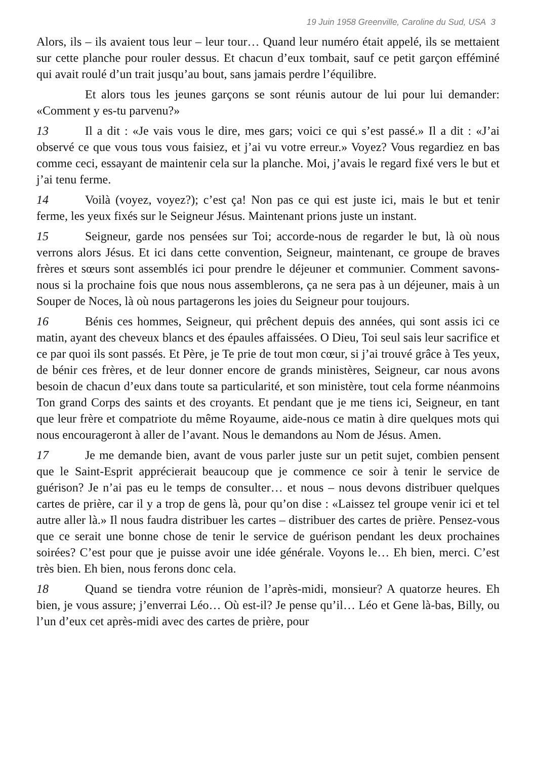19 Juin 1958 Greenville, Caroline du Sud, USA 3
Alors, ils – ils avaient tous leur – leur tour… Quand leur numéro était appelé, ils se mettaient sur cette planche pour rouler dessus. Et chacun d’eux tombait, sauf ce petit garçon efféminé qui avait roulé d’un trait jusqu’au bout, sans jamais perdre l’équilibre.
Et alors tous les jeunes garçons se sont réunis autour de lui pour lui demander: «Comment y es-tu parvenu?»
13 Il a dit : «Je vais vous le dire, mes gars; voici ce qui s’est passé.» Il a dit : «J’ai observé ce que vous tous vous faisiez, et j’ai vu votre erreur.» Voyez? Vous regardiez en bas comme ceci, essayant de maintenir cela sur la planche. Moi, j’avais le regard fixé vers le but et j’ai tenu ferme.
14 Voilà (voyez, voyez?); c’est ça! Non pas ce qui est juste ici, mais le but et tenir ferme, les yeux fixés sur le Seigneur Jésus. Maintenant prions juste un instant.
15 Seigneur, garde nos pensées sur Toi; accorde-nous de regarder le but, là où nous verrons alors Jésus. Et ici dans cette convention, Seigneur, maintenant, ce groupe de braves frères et sœurs sont assemblés ici pour prendre le déjeuner et communier. Comment savons-nous si la prochaine fois que nous nous assemblerons, ça ne sera pas à un déjeuner, mais à un Souper de Noces, là où nous partagerons les joies du Seigneur pour toujours.
16 Bénis ces hommes, Seigneur, qui prêchent depuis des années, qui sont assis ici ce matin, ayant des cheveux blancs et des épaules affaissées. O Dieu, Toi seul sais leur sacrifice et ce par quoi ils sont passés. Et Père, je Te prie de tout mon cœur, si j’ai trouvé grâce à Tes yeux, de bénir ces frères, et de leur donner encore de grands ministères, Seigneur, car nous avons besoin de chacun d’eux dans toute sa particularité, et son ministère, tout cela forme néanmoins Ton grand Corps des saints et des croyants. Et pendant que je me tiens ici, Seigneur, en tant que leur frère et compatriote du même Royaume, aide-nous ce matin à dire quelques mots qui nous encourageront à aller de l’avant. Nous le demandons au Nom de Jésus. Amen.
17 Je me demande bien, avant de vous parler juste sur un petit sujet, combien pensent que le Saint-Esprit apprécierait beaucoup que je commence ce soir à tenir le service de guérison? Je n’ai pas eu le temps de consulter… et nous – nous devons distribuer quelques cartes de prière, car il y a trop de gens là, pour qu’on dise : «Laissez tel groupe venir ici et tel autre aller là.» Il nous faudra distribuer les cartes – distribuer des cartes de prière. Pensez-vous que ce serait une bonne chose de tenir le service de guérison pendant les deux prochaines soirées? C’est pour que je puisse avoir une idée générale. Voyons le… Eh bien, merci. C’est très bien. Eh bien, nous ferons donc cela.
18 Quand se tiendra votre réunion de l’après-midi, monsieur? A quatorze heures. Eh bien, je vous assure; j’enverrai Léo… Où est-il? Je pense qu’il… Léo et Gene là-bas, Billy, ou l’un d’eux cet après-midi avec des cartes de prière, pour